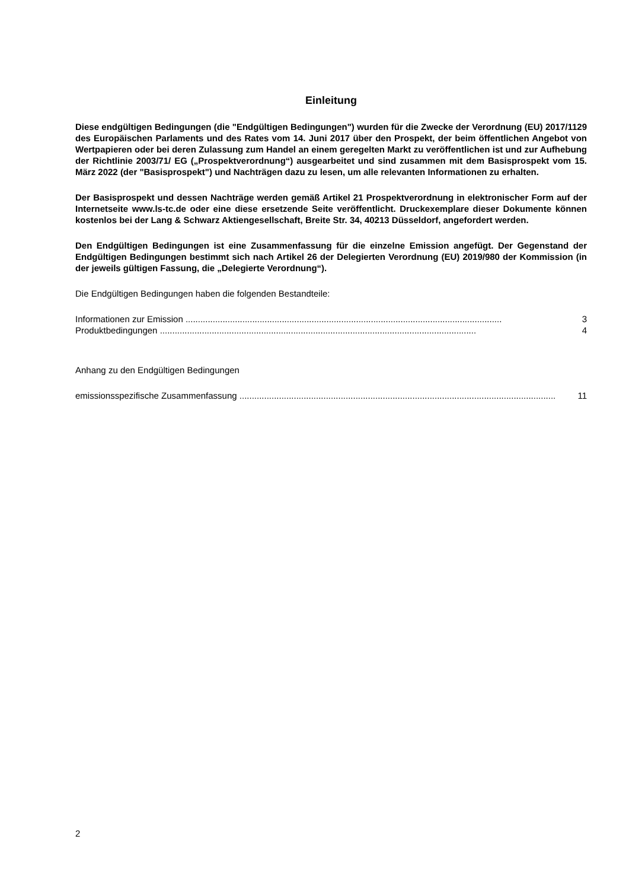Einleitung
Diese endgültigen Bedingungen (die "Endgültigen Bedingungen") wurden für die Zwecke der Verordnung (EU) 2017/1129 des Europäischen Parlaments und des Rates vom 14. Juni 2017 über den Prospekt, der beim öffentlichen Angebot von Wertpapieren oder bei deren Zulassung zum Handel an einem geregelten Markt zu veröffentlichen ist und zur Aufhebung der Richtlinie 2003/71/ EG („Prospektverordnung“) ausgearbeitet und sind zusammen mit dem Basisprospekt vom 15. März 2022 (der "Basisprospekt") und Nachträgen dazu zu lesen, um alle relevanten Informationen zu erhalten.
Der Basisprospekt und dessen Nachträge werden gemäß Artikel 21 Prospektverordnung in elektronischer Form auf der Internetseite www.ls-tc.de oder eine diese ersetzende Seite veröffentlicht. Druckexemplare dieser Dokumente können kostenlos bei der Lang & Schwarz Aktiengesellschaft, Breite Str. 34, 40213 Düsseldorf, angefordert werden.
Den Endgültigen Bedingungen ist eine Zusammenfassung für die einzelne Emission angefügt. Der Gegenstand der Endgültigen Bedingungen bestimmt sich nach Artikel 26 der Delegierten Verordnung (EU) 2019/980 der Kommission (in der jeweils gültigen Fassung, die „Delegierte Verordnung“).
Die Endgültigen Bedingungen haben die folgenden Bestandteile:
Informationen zur Emission ................................................................................................................................ 3
Produktbedingungen ................................................................................................................................ 4
Anhang zu den Endgültigen Bedingungen
emissionsspezifische Zusammenfassung ................................................................................................................................ 11
2